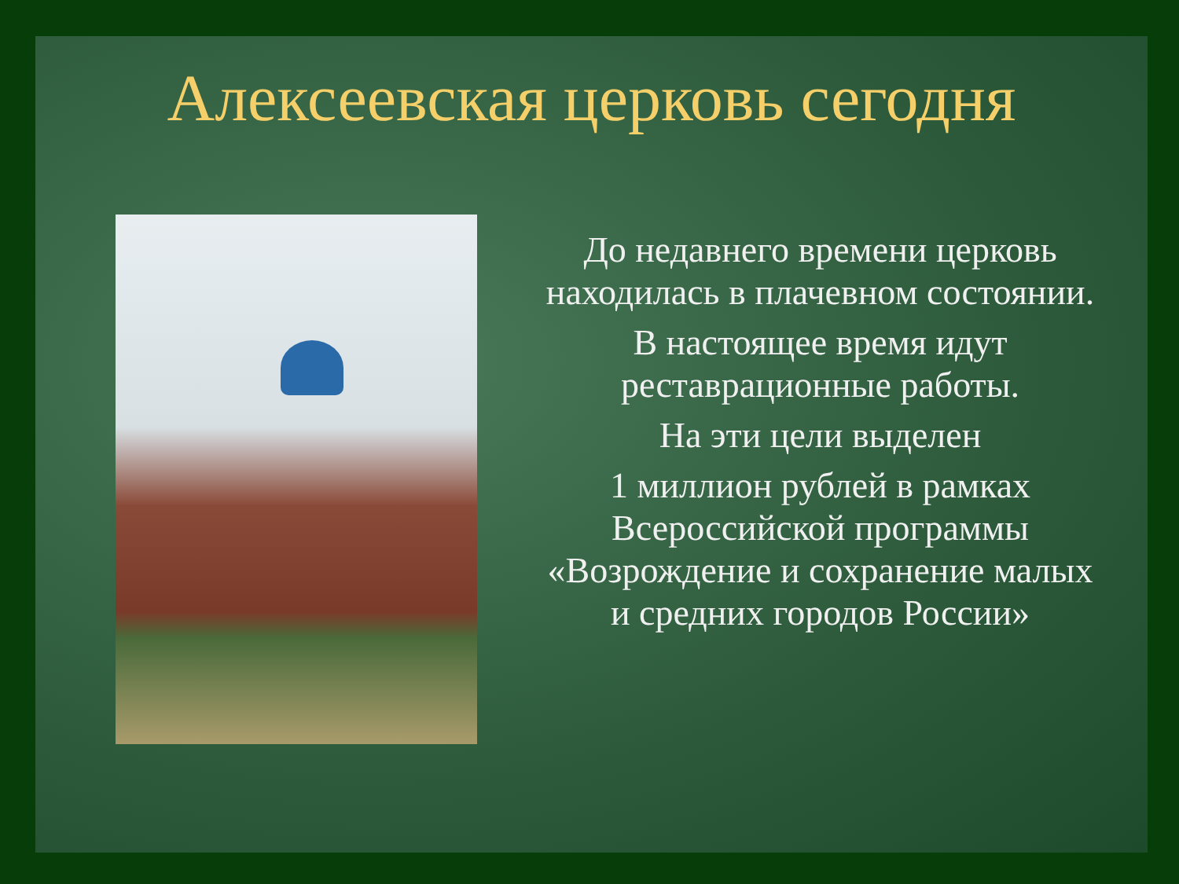Алексеевская церковь сегодня
До недавнего времени церковь находилась в плачевном состоянии.
В настоящее время идут реставрационные работы.
На эти цели выделен
1 миллион рублей в рамках Всероссийской программы «Возрождение и сохранение малых и средних городов России»